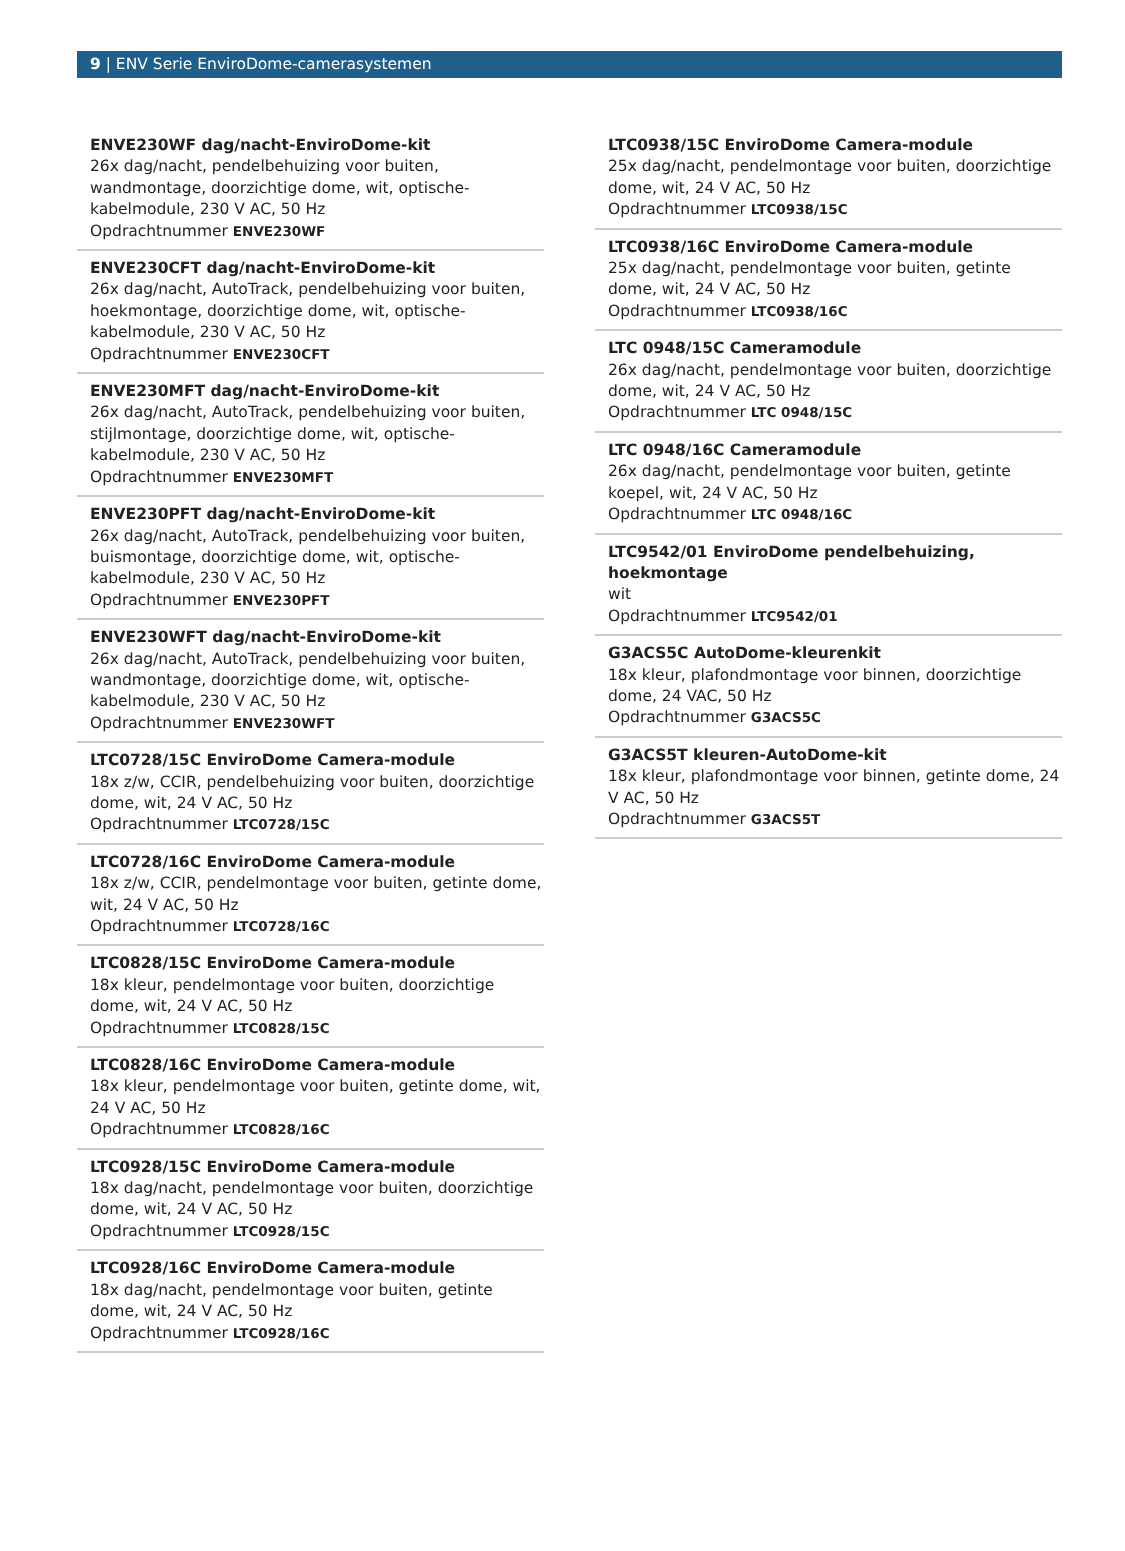9 | ENV Serie EnviroDome-camerasystemen
ENVE230WF dag/nacht-EnviroDome-kit
26x dag/nacht, pendelbehuizing voor buiten, wandmontage, doorzichtige dome, wit, optische-kabelmodule, 230 V AC, 50 Hz
Opdrachtnummer ENVE230WF
ENVE230CFT dag/nacht-EnviroDome-kit
26x dag/nacht, AutoTrack, pendelbehuizing voor buiten, hoekmontage, doorzichtige dome, wit, optische-kabelmodule, 230 V AC, 50 Hz
Opdrachtnummer ENVE230CFT
ENVE230MFT dag/nacht-EnviroDome-kit
26x dag/nacht, AutoTrack, pendelbehuizing voor buiten, stijlmontage, doorzichtige dome, wit, optische-kabelmodule, 230 V AC, 50 Hz
Opdrachtnummer ENVE230MFT
ENVE230PFT dag/nacht-EnviroDome-kit
26x dag/nacht, AutoTrack, pendelbehuizing voor buiten, buismontage, doorzichtige dome, wit, optische-kabelmodule, 230 V AC, 50 Hz
Opdrachtnummer ENVE230PFT
ENVE230WFT dag/nacht-EnviroDome-kit
26x dag/nacht, AutoTrack, pendelbehuizing voor buiten, wandmontage, doorzichtige dome, wit, optische-kabelmodule, 230 V AC, 50 Hz
Opdrachtnummer ENVE230WFT
LTC0728/15C EnviroDome Camera-module
18x z/w, CCIR, pendelbehuizing voor buiten, doorzichtige dome, wit, 24 V AC, 50 Hz
Opdrachtnummer LTC0728/15C
LTC0728/16C EnviroDome Camera-module
18x z/w, CCIR, pendelmontage voor buiten, getinte dome, wit, 24 V AC, 50 Hz
Opdrachtnummer LTC0728/16C
LTC0828/15C EnviroDome Camera-module
18x kleur, pendelmontage voor buiten, doorzichtige dome, wit, 24 V AC, 50 Hz
Opdrachtnummer LTC0828/15C
LTC0828/16C EnviroDome Camera-module
18x kleur, pendelmontage voor buiten, getinte dome, wit, 24 V AC, 50 Hz
Opdrachtnummer LTC0828/16C
LTC0928/15C EnviroDome Camera-module
18x dag/nacht, pendelmontage voor buiten, doorzichtige dome, wit, 24 V AC, 50 Hz
Opdrachtnummer LTC0928/15C
LTC0928/16C EnviroDome Camera-module
18x dag/nacht, pendelmontage voor buiten, getinte dome, wit, 24 V AC, 50 Hz
Opdrachtnummer LTC0928/16C
LTC0938/15C EnviroDome Camera-module
25x dag/nacht, pendelmontage voor buiten, doorzichtige dome, wit, 24 V AC, 50 Hz
Opdrachtnummer LTC0938/15C
LTC0938/16C EnviroDome Camera-module
25x dag/nacht, pendelmontage voor buiten, getinte dome, wit, 24 V AC, 50 Hz
Opdrachtnummer LTC0938/16C
LTC 0948/15C Cameramodule
26x dag/nacht, pendelmontage voor buiten, doorzichtige dome, wit, 24 V AC, 50 Hz
Opdrachtnummer LTC 0948/15C
LTC 0948/16C Cameramodule
26x dag/nacht, pendelmontage voor buiten, getinte koepel, wit, 24 V AC, 50 Hz
Opdrachtnummer LTC 0948/16C
LTC9542/01 EnviroDome pendelbehuizing, hoekmontage
wit
Opdrachtnummer LTC9542/01
G3ACS5C AutoDome-kleurenkit
18x kleur, plafondmontage voor binnen, doorzichtige dome, 24 VAC, 50 Hz
Opdrachtnummer G3ACS5C
G3ACS5T kleuren-AutoDome-kit
18x kleur, plafondmontage voor binnen, getinte dome, 24 V AC, 50 Hz
Opdrachtnummer G3ACS5T